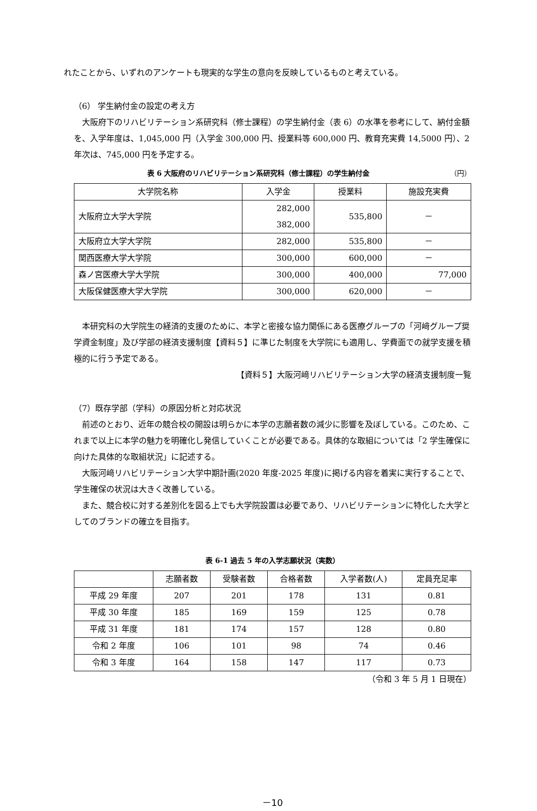れたことから、いずれのアンケートも現実的な学生の意向を反映しているものと考えている。
（6） 学生納付金の設定の考え方
大阪府下のリハビリテーション系研究科（修士課程）の学生納付金（表 6）の水準を参考にして、納付金額を、入学年度は、1,045,000 円（入学金 300,000 円、授業料等 600,000 円、教育充実費 14,5000 円）、2 年次は、745,000 円を予定する。
表 6 大阪府のリハビリテーション系研究科（修士課程）の学生納付金 （円）
| 大学院名称 | 入学金 | 授業料 | 施設充実費 |
| --- | --- | --- | --- |
| 大阪府立大学大学院 | 282,000 382,000 | 535,800 | － |
| 大阪府立大学大学院 | 282,000 | 535,800 | － |
| 関西医療大学大学院 | 300,000 | 600,000 | － |
| 森ノ宮医療大学大学院 | 300,000 | 400,000 | 77,000 |
| 大阪保健医療大学大学院 | 300,000 | 620,000 | － |
本研究科の大学院生の経済的支援のために、本学と密接な協力関係にある医療グループの「河﨑グループ奨学資金制度」及び学部の経済支援制度【資料５】に準じた制度を大学院にも適用し、学費面での就学支援を積極的に行う予定である。
【資料５】大阪河﨑リハビリテーション大学の経済支援制度一覧
（7）既存学部（学科）の原因分析と対応状況
前述のとおり、近年の競合校の開設は明らかに本学の志願者数の減少に影響を及ぼしている。このため、これまで以上に本学の魅力を明確化し発信していくことが必要である。具体的な取組については「2 学生確保に向けた具体的な取組状況」に記述する。
大阪河﨑リハビリテーション大学中期計画(2020 年度-2025 年度)に掲げる内容を着実に実行することで、学生確保の状況は大きく改善している。
また、競合校に対する差別化を図る上でも大学院設置は必要であり、リハビリテーションに特化した大学としてのブランドの確立を目指す。
表 6-1 過去 5 年の入学志願状況（実数）
| | 志願者数 | 受験者数 | 合格者数 | 入学者数(人) | 定員充足率 |
| --- | --- | --- | --- | --- | --- |
| 平成 29 年度 | 207 | 201 | 178 | 131 | 0.81 |
| 平成 30 年度 | 185 | 169 | 159 | 125 | 0.78 |
| 平成 31 年度 | 181 | 174 | 157 | 128 | 0.80 |
| 令和 2 年度 | 106 | 101 | 98 | 74 | 0.46 |
| 令和 3 年度 | 164 | 158 | 147 | 117 | 0.73 |
（令和 3 年 5 月 1 日現在）
－10